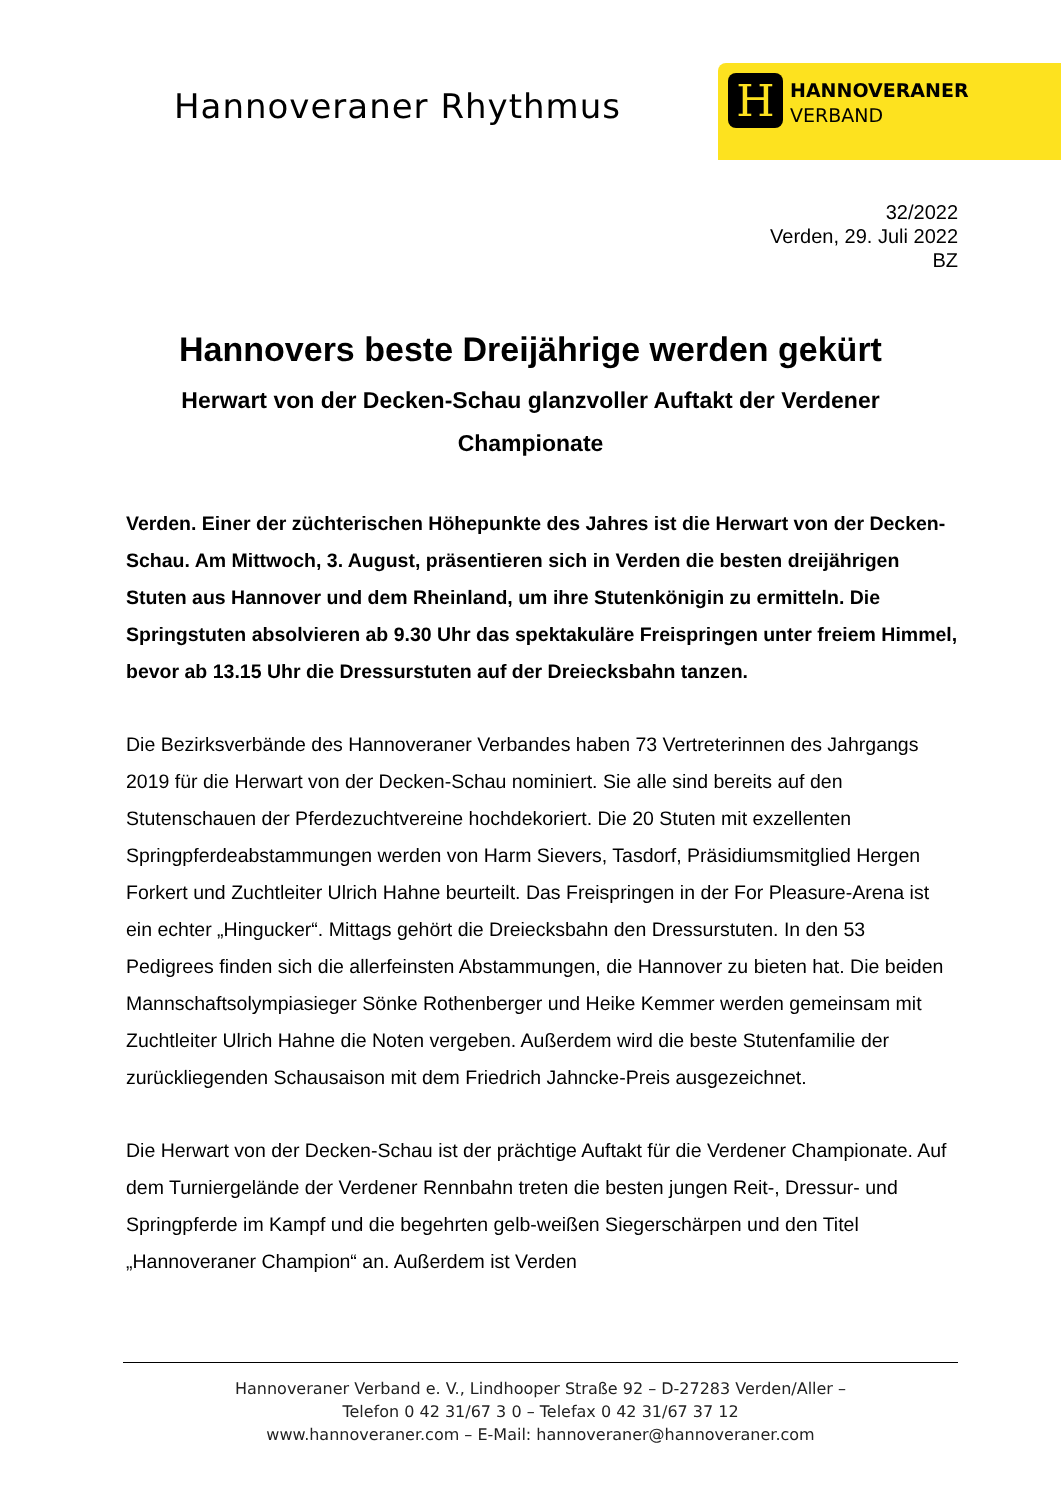Hannoveraner Rhythmus
H
HANNOVERANER
VERBAND
32/2022
Verden, 29. Juli 2022
BZ
Hannovers beste Dreijährige werden gekürt
Herwart von der Decken-Schau glanzvoller Auftakt der Verdener Championate
Verden. Einer der züchterischen Höhepunkte des Jahres ist die Herwart von der Decken-Schau. Am Mittwoch, 3. August, präsentieren sich in Verden die besten dreijährigen Stuten aus Hannover und dem Rheinland, um ihre Stutenkönigin zu ermitteln. Die Springstuten absolvieren ab 9.30 Uhr das spektakuläre Freispringen unter freiem Himmel, bevor ab 13.15 Uhr die Dressurstuten auf der Dreiecksbahn tanzen.
Die Bezirksverbände des Hannoveraner Verbandes haben 73 Vertreterinnen des Jahrgangs 2019 für die Herwart von der Decken-Schau nominiert. Sie alle sind bereits auf den Stutenschauen der Pferdezuchtvereine hochdekoriert. Die 20 Stuten mit exzellenten Springpferdeabstammungen werden von Harm Sievers, Tasdorf, Präsidiumsmitglied Hergen Forkert und Zuchtleiter Ulrich Hahne beurteilt. Das Freispringen in der For Pleasure-Arena ist ein echter „Hingucker“. Mittags gehört die Dreiecksbahn den Dressurstuten. In den 53 Pedigrees finden sich die allerfeinsten Abstammungen, die Hannover zu bieten hat. Die beiden Mannschaftsolympiasieger Sönke Rothenberger und Heike Kemmer werden gemeinsam mit Zuchtleiter Ulrich Hahne die Noten vergeben. Außerdem wird die beste Stutenfamilie der zurückliegenden Schausaison mit dem Friedrich Jahncke-Preis ausgezeichnet.
Die Herwart von der Decken-Schau ist der prächtige Auftakt für die Verdener Championate. Auf dem Turniergelände der Verdener Rennbahn treten die besten jungen Reit-, Dressur- und Springpferde im Kampf und die begehrten gelb-weißen Siegerschärpen und den Titel „Hannoveraner Champion“ an. Außerdem ist Verden
Hannoveraner Verband e. V., Lindhooper Straße 92 – D-27283 Verden/Aller –
Telefon 0 42 31/67 3 0 – Telefax 0 42 31/67 37 12
www.hannoveraner.com – E-Mail: hannoveraner@hannoveraner.com